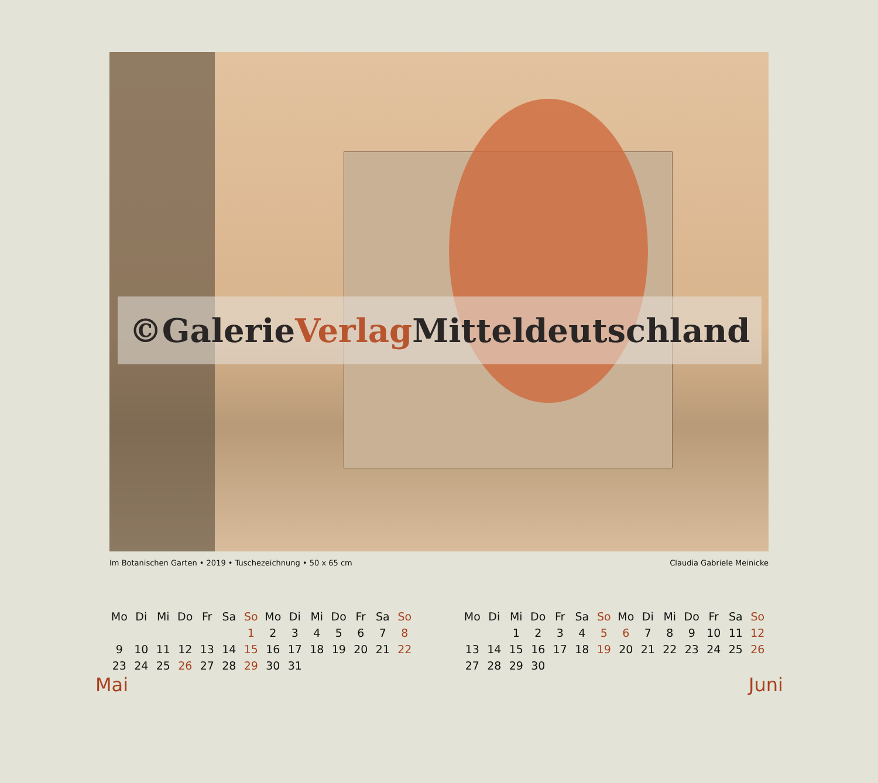©GalerieVerlag Mitteldeutschland
Im Botanischen Garten • 2019 • Tuschezeichnung • 50 x 65 cm
Claudia Gabriele Meinicke
| Mo | Di | Mi | Do | Fr | Sa | So | Mo | Di | Mi | Do | Fr | Sa | So |
| --- | --- | --- | --- | --- | --- | --- | --- | --- | --- | --- | --- | --- | --- |
| | | | | | | 1 | 2 | 3 | 4 | 5 | 6 | 7 | 8 |
| 9 | 10 | 11 | 12 | 13 | 14 | 15 | 16 | 17 | 18 | 19 | 20 | 21 | 22 |
| 23 | 24 | 25 | 26 | 27 | 28 | 29 | 30 | 31 | | | | | |
| Mo | Di | Mi | Do | Fr | Sa | So | Mo | Di | Mi | Do | Fr | Sa | So |
| --- | --- | --- | --- | --- | --- | --- | --- | --- | --- | --- | --- | --- | --- |
| | | 1 | 2 | 3 | 4 | 5 | 6 | 7 | 8 | 9 | 10 | 11 | 12 |
| 13 | 14 | 15 | 16 | 17 | 18 | 19 | 20 | 21 | 22 | 23 | 24 | 25 | 26 |
| 27 | 28 | 29 | 30 | | | | | | | | | | |
Mai Juni